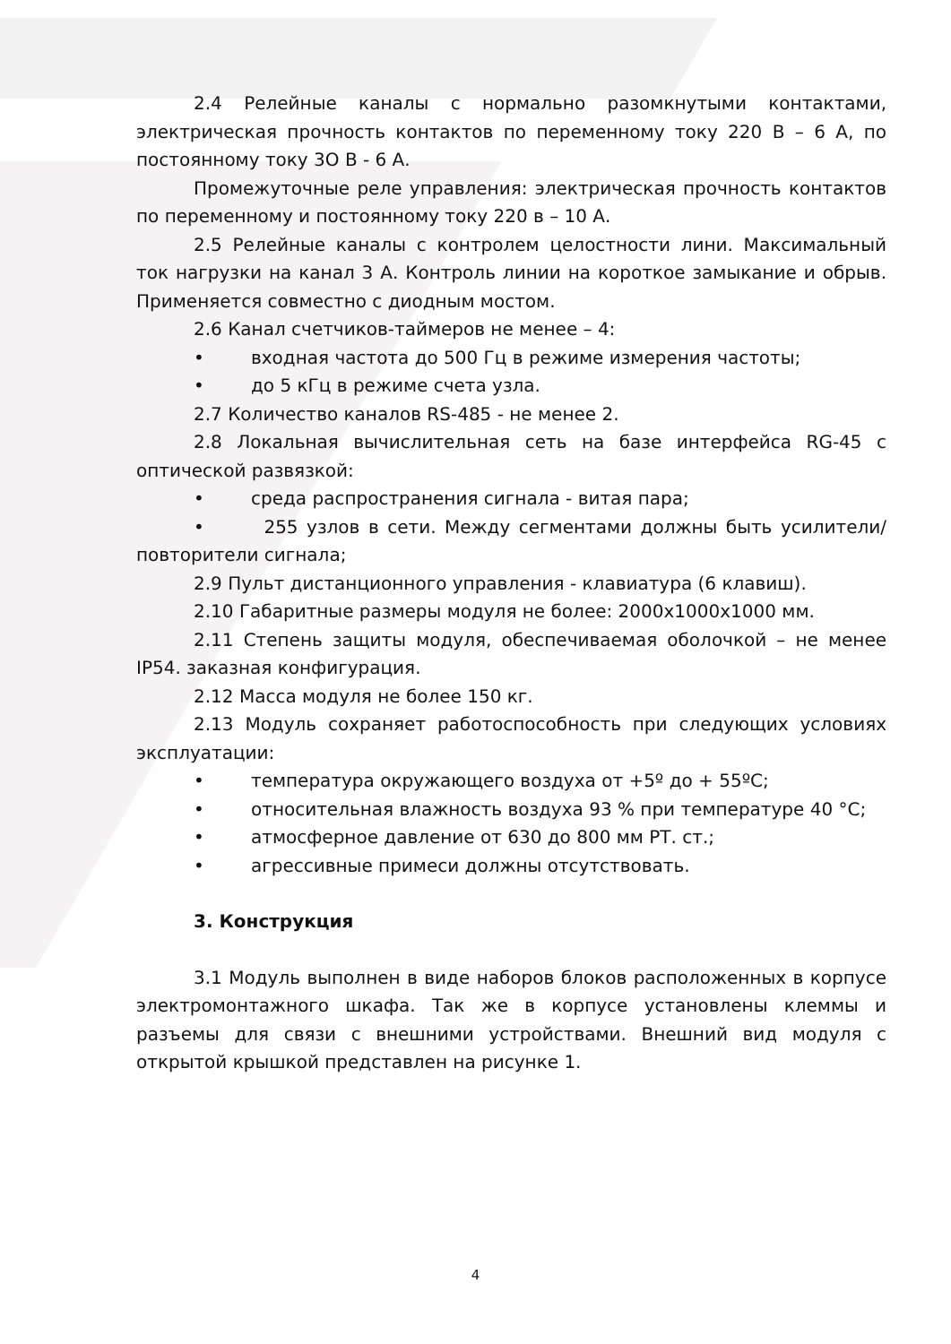2.4 Релейные каналы с нормально разомкнутыми контактами, электрическая прочность контактов по переменному току 220 В – 6 А, по постоянному току 3О В - 6 А.
Промежуточные реле управления: электрическая прочность контактов по переменному и постоянному току 220 в – 10 А.
2.5 Релейные каналы с контролем целостности лини. Максимальный ток нагрузки на канал 3 А. Контроль линии на короткое замыкание и обрыв. Применяется совместно с диодным мостом.
2.6 Канал счетчиков-таймеров не менее – 4:
• входная частота до 500 Гц в режиме измерения частоты;
• до 5 кГц в режиме счета узла.
2.7 Количество каналов RS-485 - не менее 2.
2.8 Локальная вычислительная сеть на базе интерфейса RG-45 с оптической развязкой:
• среда распространения сигнала - витая пара;
• 255 узлов в сети. Между сегментами должны быть усилители/повторители сигнала;
2.9 Пульт дистанционного управления - клавиатура (6 клавиш).
2.10 Габаритные размеры модуля не более: 2000х1000х1000 мм.
2.11 Степень защиты модуля, обеспечиваемая оболочкой – не менее IP54. заказная конфигурация.
2.12 Масса модуля не более 150 кг.
2.13 Модуль сохраняет работоспособность при следующих условиях эксплуатации:
• температура окружающего воздуха от +5º до + 55ºС;
• относительная влажность воздуха 93 % при температуре 40 °С;
• атмосферное давление от 630 до 800 мм РТ. ст.;
• агрессивные примеси должны отсутствовать.
3. Конструкция
3.1 Модуль выполнен в виде наборов блоков расположенных в корпусе электромонтажного шкафа. Так же в корпусе установлены клеммы и разъемы для связи с внешними устройствами. Внешний вид модуля с открытой крышкой представлен на рисунке 1.
4